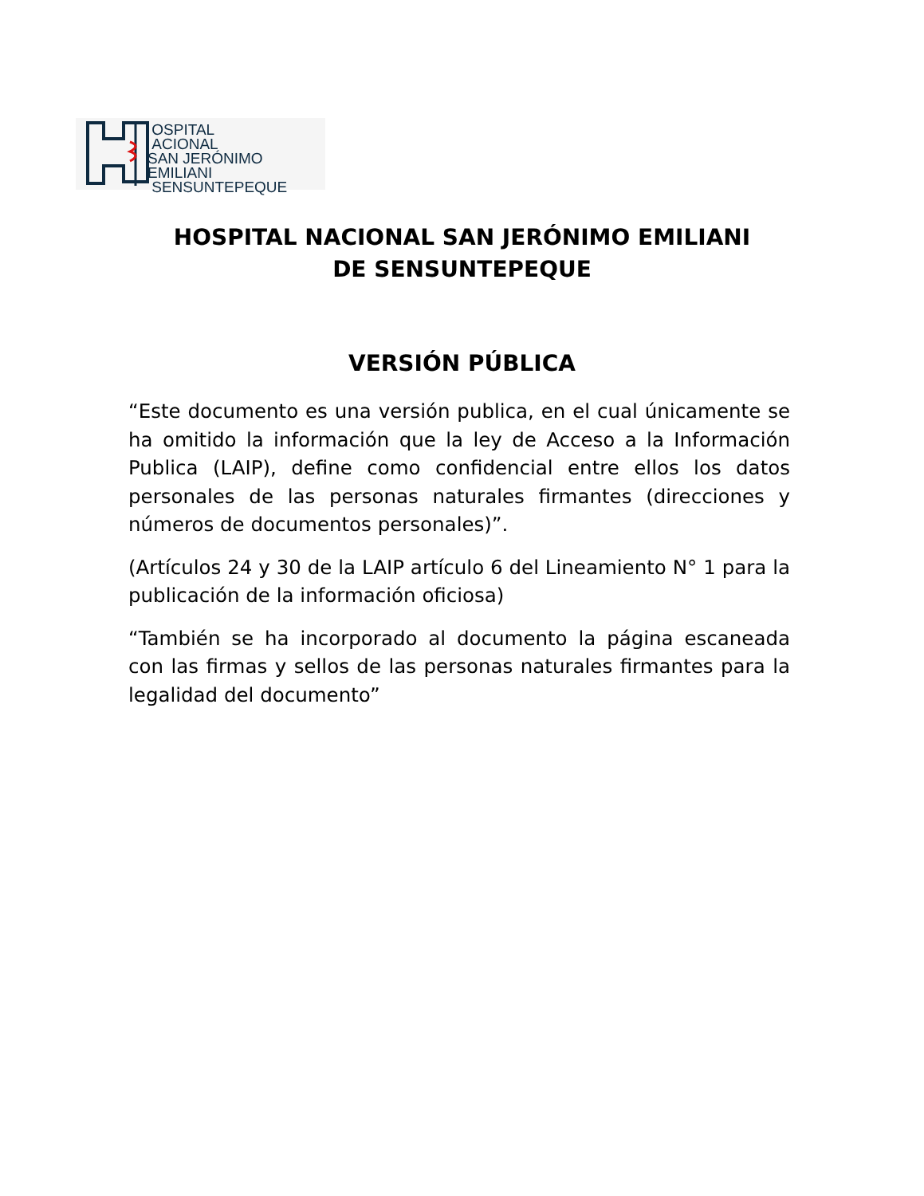OSPITAL
ACIONAL
SAN JERÓNIMO EMILIANI
SENSUNTEPEQUE
HOSPITAL NACIONAL SAN JERÓNIMO EMILIANI
DE SENSUNTEPEQUE
VERSIÓN PÚBLICA
“Este documento es una versión publica, en el cual únicamente se ha omitido la información que la ley de Acceso a la Información Publica (LAIP), define como confidencial entre ellos los datos personales de las personas naturales firmantes (direcciones y números de documentos personales)”.
(Artículos 24 y 30 de la LAIP artículo 6 del Lineamiento N° 1 para la publicación de la información oficiosa)
“También se ha incorporado al documento la página escaneada con las firmas y sellos de las personas naturales firmantes para la legalidad del documento”